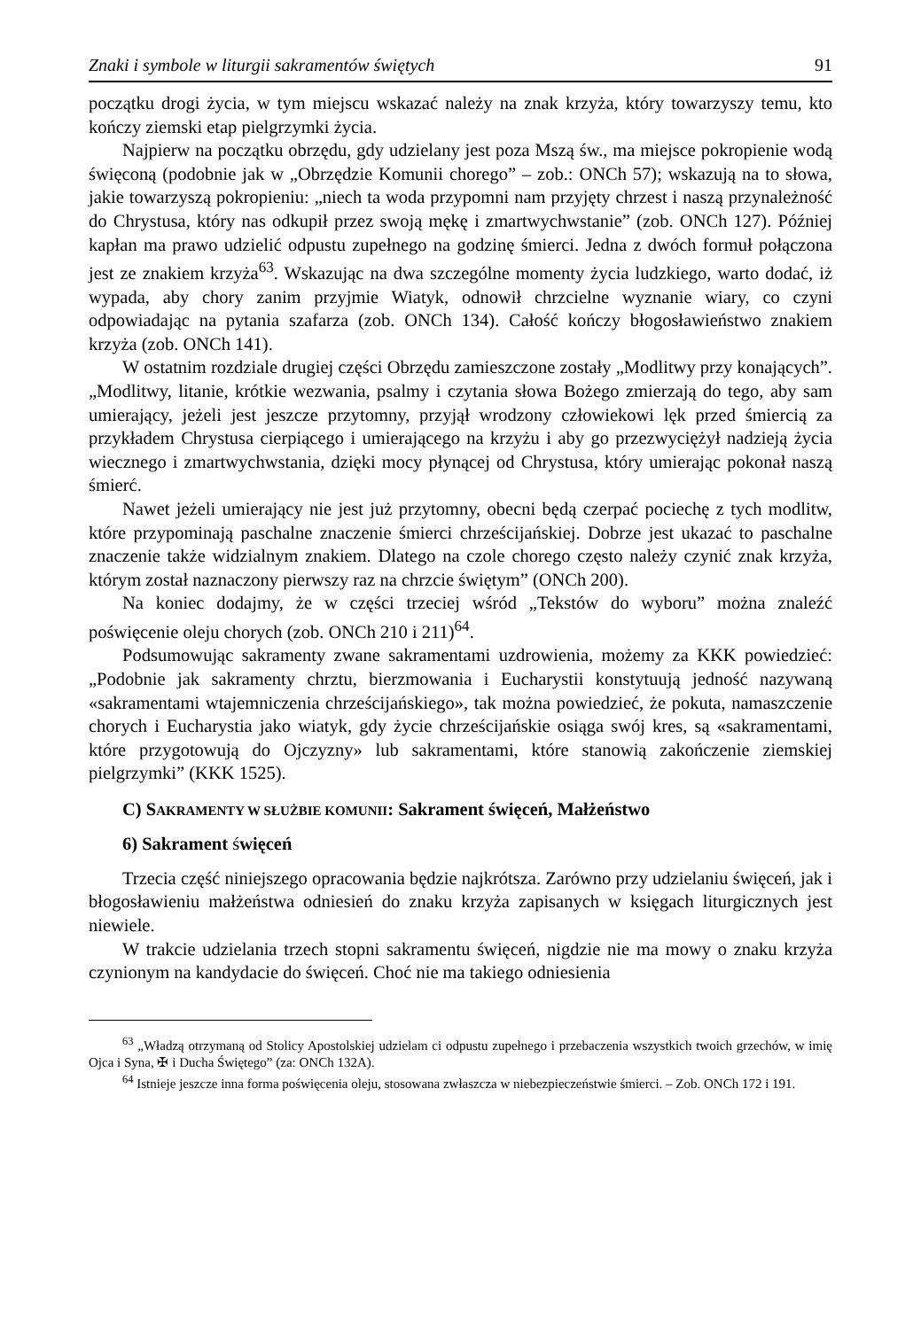Znaki i symbole w liturgii sakramentów świętych 91
początku drogi życia, w tym miejscu wskazać należy na znak krzyża, który towarzyszy temu, kto kończy ziemski etap pielgrzymki życia.
Najpierw na początku obrzędu, gdy udzielany jest poza Mszą św., ma miejsce pokropienie wodą święconą (podobnie jak w „Obrzędzie Komunii chorego” – zob.: ONCh 57); wskazują na to słowa, jakie towarzyszą pokropieniu: „niech ta woda przypomni nam przyjęty chrzest i naszą przynależność do Chrystusa, który nas odkupił przez swoją mękę i zmartwychwstanie” (zob. ONCh 127). Później kapłan ma prawo udzielić odpustu zupełnego na godzinę śmierci. Jedna z dwóch formuł połączona jest ze znakiem krzyża<sup>63</sup>. Wskazując na dwa szczególne momenty życia ludzkiego, warto dodać, iż wypada, aby chory zanim przyjmie Wiatyk, odnowił chrzcielne wyznanie wiary, co czyni odpowiadając na pytania szafarza (zob. ONCh 134). Całość kończy błogosławieństwo znakiem krzyża (zob. ONCh 141).
W ostatnim rozdziale drugiej części Obrzędu zamieszczone zostały „Modlitwy przy konających”. „Modlitwy, litanie, krótkie wezwania, psalmy i czytania słowa Bożego zmierzają do tego, aby sam umierający, jeżeli jest jeszcze przytomny, przyjął wrodzony człowiekowi lęk przed śmiercią za przykładem Chrystusa cierpiącego i umierającego na krzyżu i aby go przezwyciężył nadzieją życia wiecznego i zmartwychwstania, dzięki mocy płynącej od Chrystusa, który umierając pokonał naszą śmierć.
Nawet jeżeli umierający nie jest już przytomny, obecni będą czerpać pociechę z tych modlitw, które przypominają paschalne znaczenie śmierci chrześcijańskiej. Dobrze jest ukazać to paschalne znaczenie także widzialnym znakiem. Dlatego na czole chorego często należy czynić znak krzyża, którym został naznaczony pierwszy raz na chrzcie świętym” (ONCh 200).
Na koniec dodajmy, że w części trzeciej wśród „Tekstów do wyboru” można znaleźć poświęcenie oleju chorych (zob. ONCh 210 i 211)<sup>64</sup>.
Podsumowując sakramenty zwane sakramentami uzdrowienia, możemy za KKK powiedzieć: „Podobnie jak sakramenty chrztu, bierzmowania i Eucharystii konstytuują jedność nazywaną «sakramentami wtajemniczenia chrześcijańskiego», tak można powiedzieć, że pokuta, namaszczenie chorych i Eucharystia jako wiatyk, gdy życie chrześcijańskie osiąga swój kres, są «sakramentami, które przygotowują do Ojczyzny» lub sakramentami, które stanowią zakończenie ziemskiej pielgrzymki” (KKK 1525).
C) SAKRAMENTY W SŁUŻBIE KOMUNII: Sakrament święceń, Małżeństwo
6) Sakrament święceń
Trzecia część niniejszego opracowania będzie najkrótsza. Zarówno przy udzielaniu święceń, jak i błogosławieniu małżeństwa odniesień do znaku krzyża zapisanych w księgach liturgicznych jest niewiele.
W trakcie udzielania trzech stopni sakramentu święceń, nigdzie nie ma mowy o znaku krzyża czynionym na kandydacie do święceń. Choć nie ma takiego odniesienia
<sup>63</sup> „Władzą otrzymaną od Stolicy Apostolskiej udzielam ci odpustu zupełnego i przebaczenia wszystkich twoich grzechów, w imię Ojca i Syna, ✠ i Ducha Świętego” (za: ONCh 132A).
<sup>64</sup> Istnieje jeszcze inna forma poświęcenia oleju, stosowana zwłaszcza w niebezpieczeństwie śmierci. – Zob. ONCh 172 i 191.